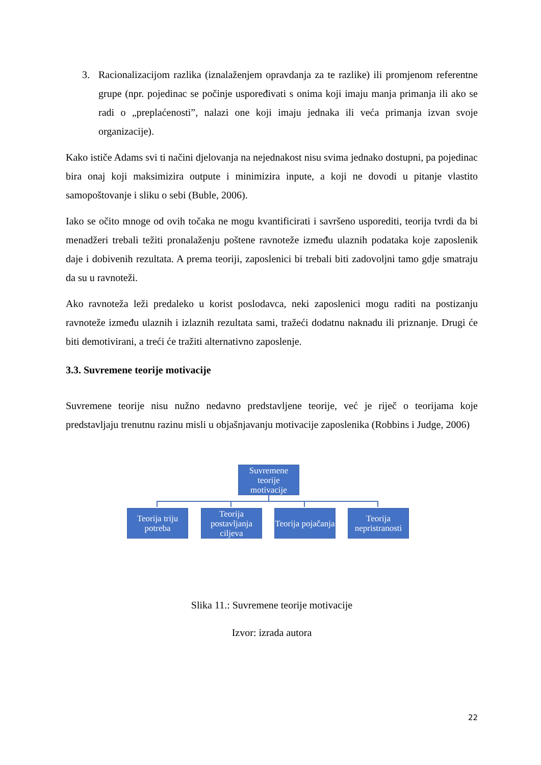3. Racionalizacijom razlika (iznalaženjem opravdanja za te razlike) ili promjenom referentne grupe (npr. pojedinac se počinje uspoređivati s onima koji imaju manja primanja ili ako se radi o „preplaćenosti”, nalazi one koji imaju jednaka ili veća primanja izvan svoje organizacije).
Kako ističe Adams svi ti načini djelovanja na nejednakost nisu svima jednako dostupni, pa pojedinac bira onaj koji maksimizira outpute i minimizira inpute, a koji ne dovodi u pitanje vlastito samopoštovanje i sliku o sebi (Buble, 2006).
Iako se očito mnoge od ovih točaka ne mogu kvantificirati i savršeno usporediti, teorija tvrdi da bi menadžeri trebali težiti pronalaženju poštene ravnoteže između ulaznih podataka koje zaposlenik daje i dobivenih rezultata. A prema teoriji, zaposlenici bi trebali biti zadovoljni tamo gdje smatraju da su u ravnoteži.
Ako ravnoteža leži predaleko u korist poslodavca, neki zaposlenici mogu raditi na postizanju ravnoteže između ulaznih i izlaznih rezultata sami, tražeći dodatnu naknadu ili priznanje. Drugi će biti demotivirani, a treći će tražiti alternativno zaposlenje.
3.3. Suvremene teorije motivacije
Suvremene teorije nisu nužno nedavno predstavljene teorije, već je riječ o teorijama koje predstavljaju trenutnu razinu misli u objašnjavanju motivacije zaposlenika (Robbins i Judge, 2006)
Suvremene teorije motivacije
Teorija triju potreba
Teorija postavljanja ciljeva
Teorija pojačanja
Teorija nepristranosti
Slika 11.: Suvremene teorije motivacije
Izvor: izrada autora
22